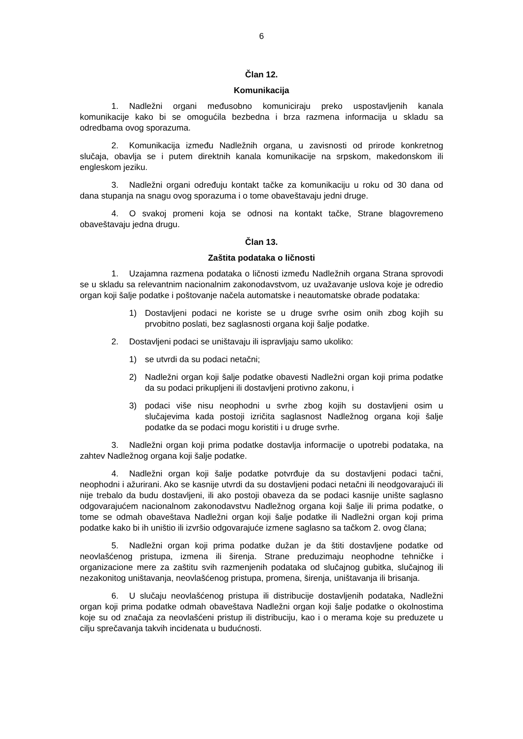6
Član 12.
Komunikacija
1. Nadležni organi međusobno komuniciraju preko uspostavljenih kanala komunikacije kako bi se omogućila bezbedna i brza razmena informacija u skladu sa odredbama ovog sporazuma.
2. Komunikacija između Nadležnih organa, u zavisnosti od prirode konkretnog slučaja, obavlja se i putem direktnih kanala komunikacije na srpskom, makedonskom ili engleskom jeziku.
3. Nadležni organi određuju kontakt tačke za komunikaciju u roku od 30 dana od dana stupanja na snagu ovog sporazuma i o tome obaveštavaju jedni druge.
4. O svakoj promeni koja se odnosi na kontakt tačke, Strane blagovremeno obaveštavaju jedna drugu.
Član 13.
Zaštita podataka o ličnosti
1. Uzajamna razmena podataka o ličnosti između Nadležnih organa Strana sprovodi se u skladu sa relevantnim nacionalnim zakonodavstvom, uz uvažavanje uslova koje je odredio organ koji šalje podatke i poštovanje načela automatske i neautomatske obrade podataka:
1) Dostavljeni podaci ne koriste se u druge svrhe osim onih zbog kojih su prvobitno poslati, bez saglasnosti organa koji šalje podatke.
2. Dostavljeni podaci se uništavaju ili ispravljaju samo ukoliko:
1) se utvrdi da su podaci netačni;
2) Nadležni organ koji šalje podatke obavesti Nadležni organ koji prima podatke da su podaci prikupljeni ili dostavljeni protivno zakonu, i
3) podaci više nisu neophodni u svrhe zbog kojih su dostavljeni osim u slučajevima kada postoji izričita saglasnost Nadležnog organa koji šalje podatke da se podaci mogu koristiti i u druge svrhe.
3. Nadležni organ koji prima podatke dostavlja informacije o upotrebi podataka, na zahtev Nadležnog organa koji šalje podatke.
4. Nadležni organ koji šalje podatke potvrđuje da su dostavljeni podaci tačni, neophodni i ažurirani. Ako se kasnije utvrdi da su dostavljeni podaci netačni ili neodgovarajući ili nije trebalo da budu dostavljeni, ili ako postoji obaveza da se podaci kasnije unište saglasno odgovarajućem nacionalnom zakonodavstvu Nadležnog organa koji šalje ili prima podatke, o tome se odmah obaveštava Nadležni organ koji šalje podatke ili Nadležni organ koji prima podatke kako bi ih uništio ili izvršio odgovarajuće izmene saglasno sa tačkom 2. ovog člana;
5. Nadležni organ koji prima podatke dužan je da štiti dostavljene podatke od neovlašćenog pristupa, izmena ili širenja. Strane preduzimaju neophodne tehničke i organizacione mere za zaštitu svih razmenjenih podataka od slučajnog gubitka, slučajnog ili nezakonitog uništavanja, neovlašćenog pristupa, promena, širenja, uništavanja ili brisanja.
6. U slučaju neovlašćenog pristupa ili distribucije dostavljenih podataka, Nadležni organ koji prima podatke odmah obaveštava Nadležni organ koji šalje podatke o okolnostima koje su od značaja za neovlašćeni pristup ili distribuciju, kao i o merama koje su preduzete u cilju sprečavanja takvih incidenata u budućnosti.